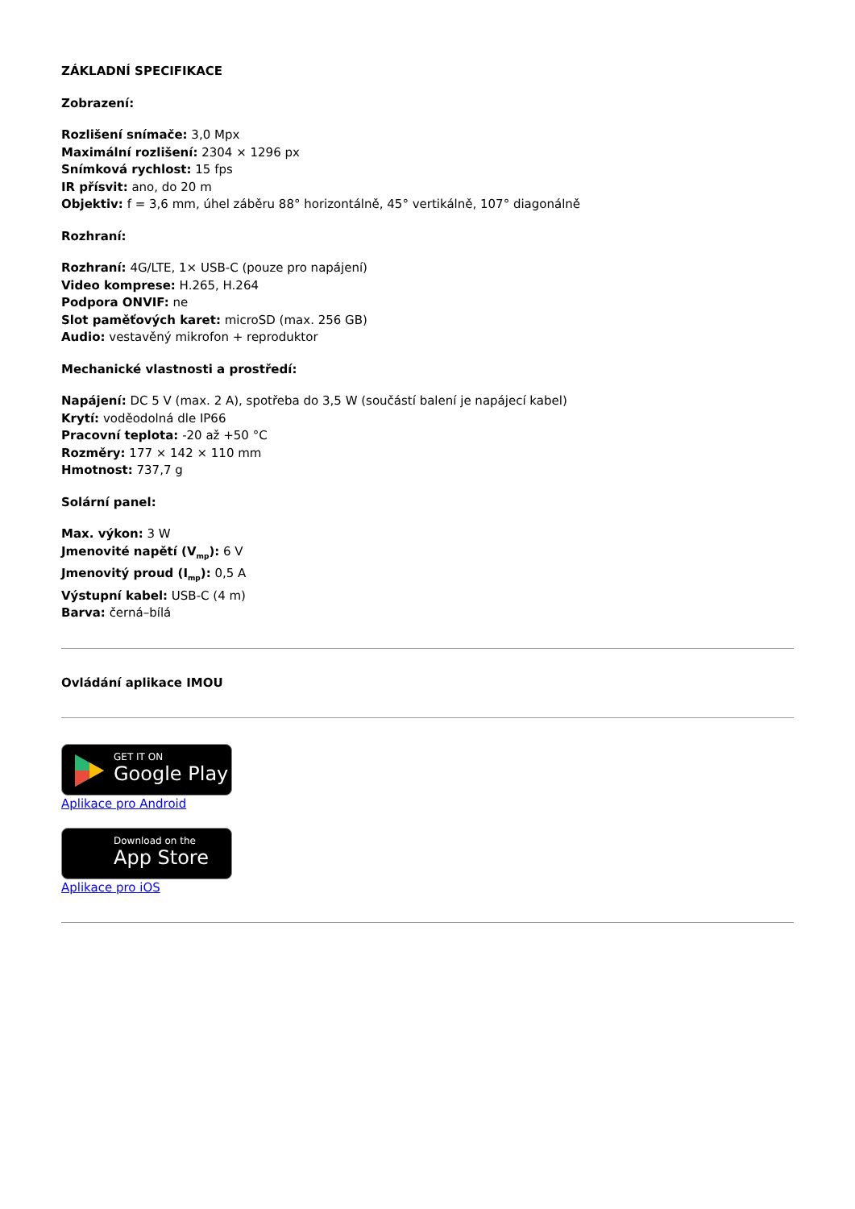ZÁKLADNÍ SPECIFIKACE
Zobrazení:
Rozlišení snímače: 3,0 Mpx
Maximální rozlišení: 2304 × 1296 px
Snímková rychlost: 15 fps
IR přísvit: ano, do 20 m
Objektiv: f = 3,6 mm, úhel záběru 88° horizontálně, 45° vertikálně, 107° diagonálně
Rozhraní:
Rozhraní: 4G/LTE, 1× USB-C (pouze pro napájení)
Video komprese: H.265, H.264
Podpora ONVIF: ne
Slot paměťových karet: microSD (max. 256 GB)
Audio: vestavěný mikrofon + reproduktor
Mechanické vlastnosti a prostředí:
Napájení: DC 5 V (max. 2 A), spotřeba do 3,5 W (součástí balení je napájecí kabel)
Krytí: voděodolná dle IP66
Pracovní teplota: -20 až +50 °C
Rozměry: 177 × 142 × 110 mm
Hmotnost: 737,7 g
Solární panel:
Max. výkon: 3 W
Jmenovité napětí (V<sub>mp</sub>): 6 V
Jmenovitý proud (I<sub>mp</sub>): 0,5 A
Výstupní kabel: USB-C (4 m)
Barva: černá–bílá
Ovládání aplikace IMOU
GET IT ON Google Play
Aplikace pro Android
Download on the App Store
Aplikace pro iOS